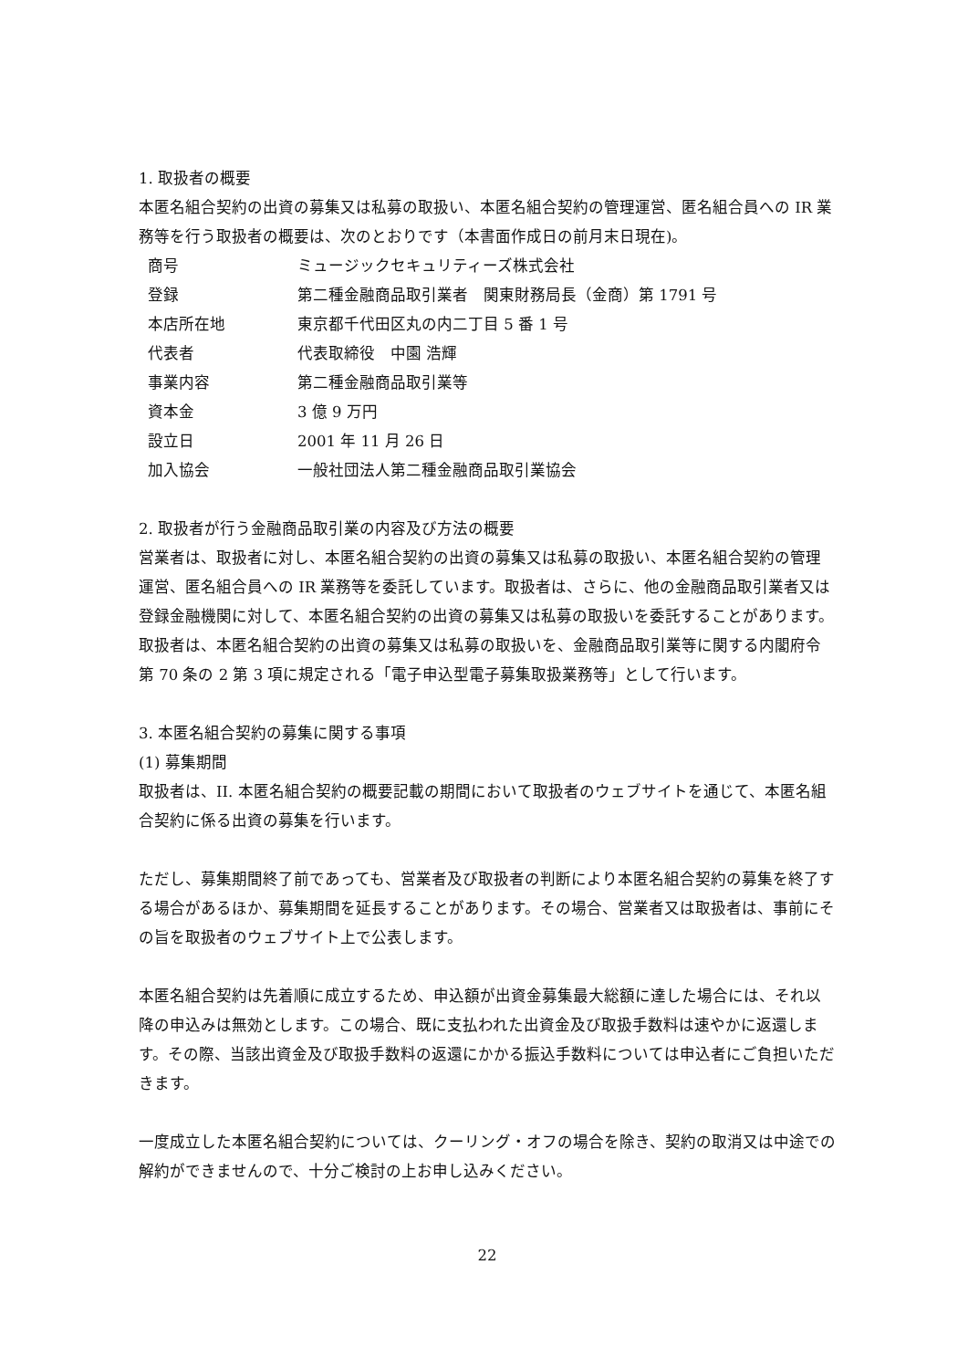1. 取扱者の概要
本匿名組合契約の出資の募集又は私募の取扱い、本匿名組合契約の管理運営、匿名組合員への IR 業務等を行う取扱者の概要は、次のとおりです（本書面作成日の前月末日現在)。
| 商号 | ミュージックセキュリティーズ株式会社 |
| 登録 | 第二種金融商品取引業者 関東財務局長（金商）第 1791 号 |
| 本店所在地 | 東京都千代田区丸の内二丁目 5 番 1 号 |
| 代表者 | 代表取締役 中園 浩輝 |
| 事業内容 | 第二種金融商品取引業等 |
| 資本金 | 3 億 9 万円 |
| 設立日 | 2001 年 11 月 26 日 |
| 加入協会 | 一般社団法人第二種金融商品取引業協会 |
2. 取扱者が行う金融商品取引業の内容及び方法の概要
営業者は、取扱者に対し、本匿名組合契約の出資の募集又は私募の取扱い、本匿名組合契約の管理運営、匿名組合員への IR 業務等を委託しています。取扱者は、さらに、他の金融商品取引業者又は登録金融機関に対して、本匿名組合契約の出資の募集又は私募の取扱いを委託することがあります。取扱者は、本匿名組合契約の出資の募集又は私募の取扱いを、金融商品取引業等に関する内閣府令第 70 条の 2 第 3 項に規定される「電子申込型電子募集取扱業務等」として行います。
3. 本匿名組合契約の募集に関する事項
(1) 募集期間
取扱者は、II. 本匿名組合契約の概要記載の期間において取扱者のウェブサイトを通じて、本匿名組合契約に係る出資の募集を行います。
ただし、募集期間終了前であっても、営業者及び取扱者の判断により本匿名組合契約の募集を終了する場合があるほか、募集期間を延長することがあります。その場合、営業者又は取扱者は、事前にその旨を取扱者のウェブサイト上で公表します。
本匿名組合契約は先着順に成立するため、申込額が出資金募集最大総額に達した場合には、それ以降の申込みは無効とします。この場合、既に支払われた出資金及び取扱手数料は速やかに返還します。その際、当該出資金及び取扱手数料の返還にかかる振込手数料については申込者にご負担いただきます。
一度成立した本匿名組合契約については、クーリング・オフの場合を除き、契約の取消又は中途での解約ができませんので、十分ご検討の上お申し込みください。
22